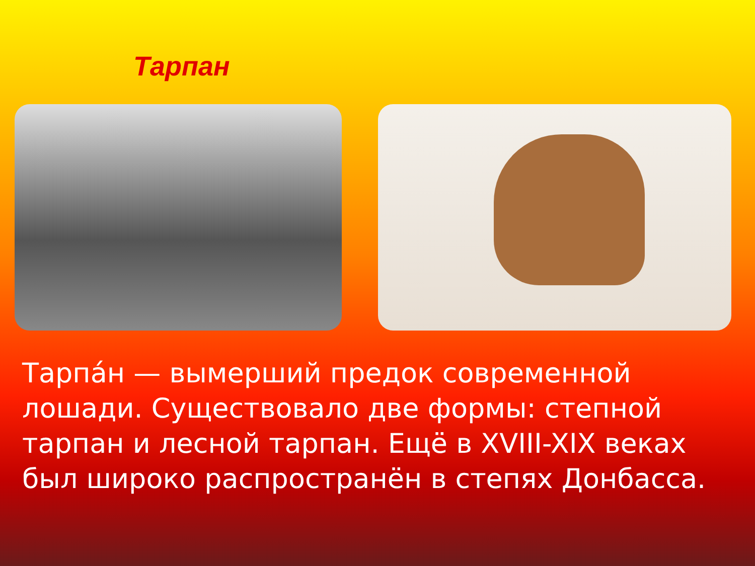Тарпан
Тарпа́н — вымерший предок современной лошади. Существовало две формы: степной тарпан и лесной тарпан. Ещё в XVIII-XIX веках был широко распространён в степях Донбасса.